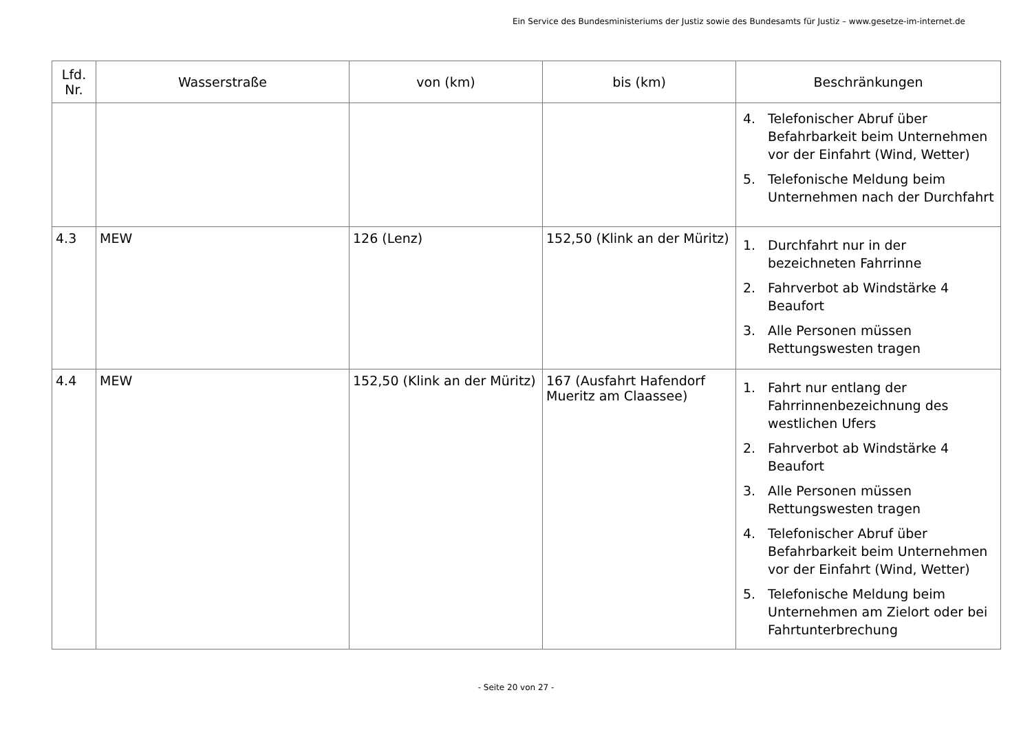Ein Service des Bundesministeriums der Justiz sowie des Bundesamts für Justiz – www.gesetze-im-internet.de
| Lfd. Nr. | Wasserstraße | von (km) | bis (km) | Beschränkungen |
| --- | --- | --- | --- | --- |
| | | | | 4. Telefonischer Abruf über Befahrbarkeit beim Unternehmen vor der Einfahrt (Wind, Wetter) 5. Telefonische Meldung beim Unternehmen nach der Durchfahrt |
| 4.3 | MEW | 126 (Lenz) | 152,50 (Klink an der Müritz) | 1. Durchfahrt nur in der bezeichneten Fahrrinne 2. Fahrverbot ab Windstärke 4 Beaufort 3. Alle Personen müssen Rettungswesten tragen |
| 4.4 | MEW | 152,50 (Klink an der Müritz) | 167 (Ausfahrt Hafendorf Mueritz am Claassee) | 1. Fahrt nur entlang der Fahrrinnenbezeichnung des westlichen Ufers 2. Fahrverbot ab Windstärke 4 Beaufort 3. Alle Personen müssen Rettungswesten tragen 4. Telefonischer Abruf über Befahrbarkeit beim Unternehmen vor der Einfahrt (Wind, Wetter) 5. Telefonische Meldung beim Unternehmen am Zielort oder bei Fahrtunterbrechung |
- Seite 20 von 27 -